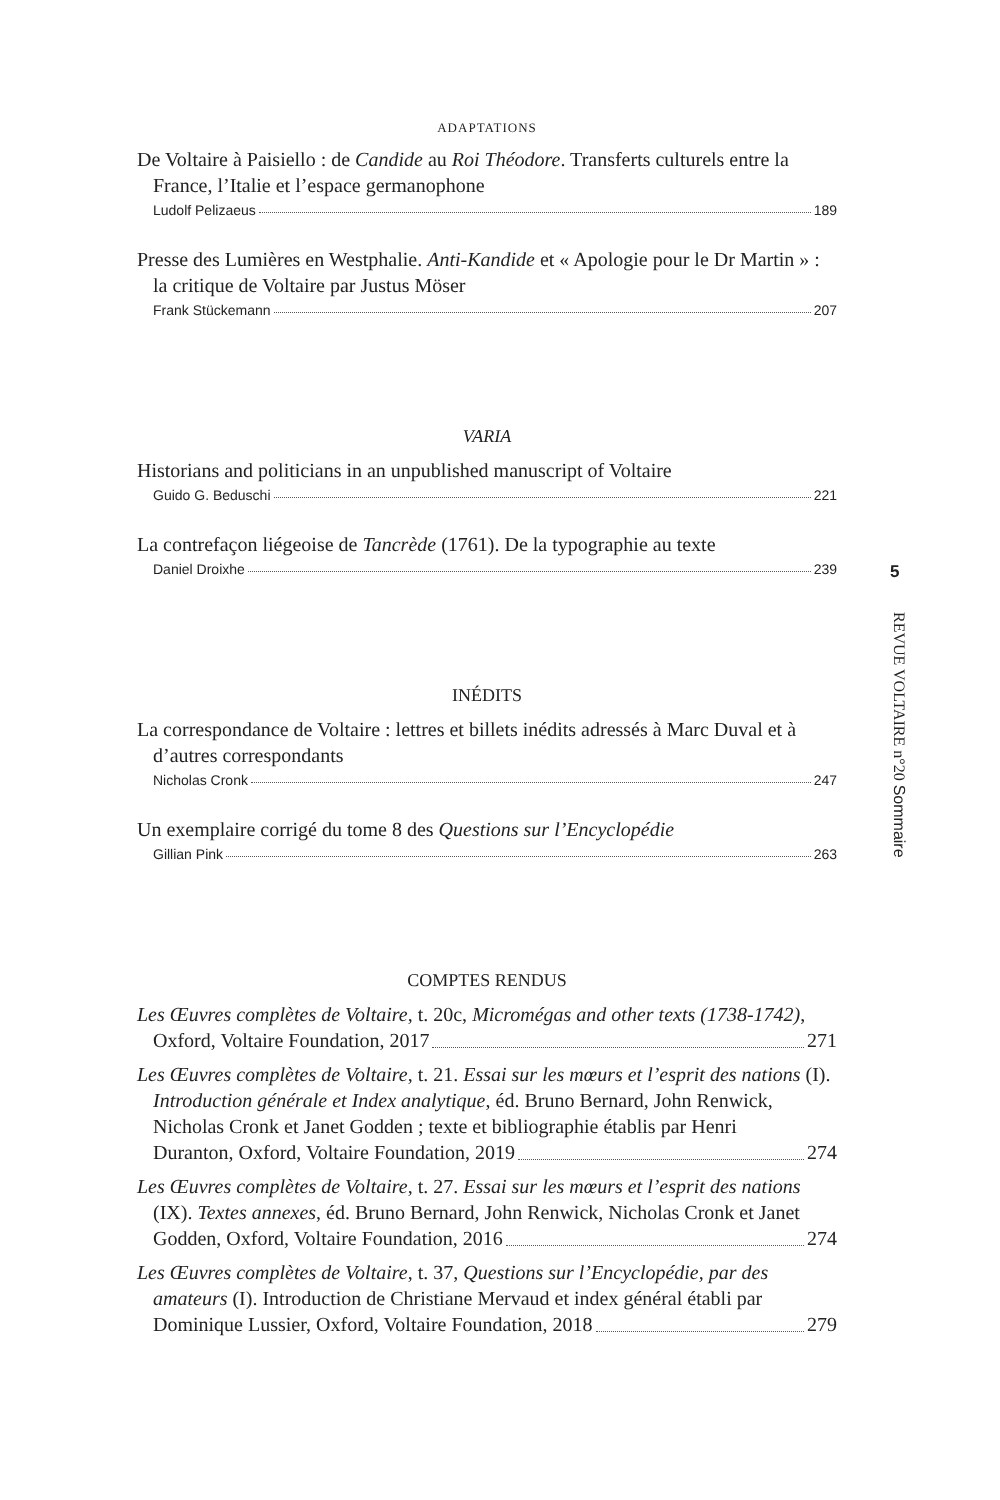ADAPTATIONS
De Voltaire à Paisiello : de Candide au Roi Théodore. Transferts culturels entre la France, l’Italie et l’espace germanophone
Ludolf Pelizaeus 189
Presse des Lumières en Westphalie. Anti-Kandide et « Apologie pour le Dr Martin » : la critique de Voltaire par Justus Möser
Frank Stückemann 207
VARIA
Historians and politicians in an unpublished manuscript of Voltaire
Guido G. Beduschi 221
La contrefaçon liégeoise de Tancrède (1761). De la typographie au texte
Daniel Droixhe 239
INÉDITS
La correspondance de Voltaire : lettres et billets inédits adressés à Marc Duval et à d’autres correspondants
Nicholas Cronk 247
Un exemplaire corrigé du tome 8 des Questions sur l’Encyclopédie
Gillian Pink 263
COMPTES RENDUS
Les Œuvres complètes de Voltaire, t. 20c, Micromégas and other texts (1738-1742),
Oxford, Voltaire Foundation, 2017 271
Les Œuvres complètes de Voltaire, t. 21. Essai sur les mœurs et l’esprit des nations (I). Introduction générale et Index analytique, éd. Bruno Bernard, John Renwick, Nicholas Cronk et Janet Godden ; texte et bibliographie établis par Henri
Duranton, Oxford, Voltaire Foundation, 2019 274
Les Œuvres complètes de Voltaire, t. 27. Essai sur les mœurs et l’esprit des nations (IX). Textes annexes, éd. Bruno Bernard, John Renwick, Nicholas Cronk et Janet
Godden, Oxford, Voltaire Foundation, 2016 274
Les Œuvres complètes de Voltaire, t. 37, Questions sur l’Encyclopédie, par des amateurs (I). Introduction de Christiane Mervaud et index général établi par
Dominique Lussier, Oxford, Voltaire Foundation, 2018 279
5
REVUE VOLTAIRE n°20 Sommaire